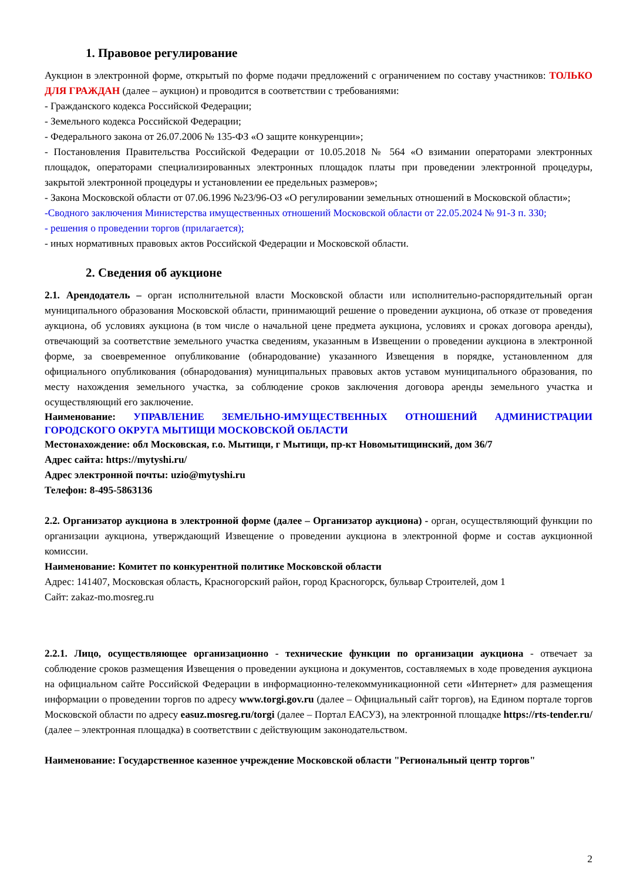1. Правовое регулирование
Аукцион в электронной форме, открытый по форме подачи предложений с ограничением по составу участников: ТОЛЬКО ДЛЯ ГРАЖДАН (далее – аукцион) и проводится в соответствии с требованиями:
- Гражданского кодекса Российской Федерации;
- Земельного кодекса Российской Федерации;
- Федерального закона от 26.07.2006 № 135-ФЗ «О защите конкуренции»;
- Постановления Правительства Российской Федерации от 10.05.2018 № 564 «О взимании операторами электронных площадок, операторами специализированных электронных площадок платы при проведении электронной процедуры, закрытой электронной процедуры и установлении ее предельных размеров»;
- Закона Московской области от 07.06.1996 №23/96-ОЗ «О регулировании земельных отношений в Московской области»;
-Сводного заключения Министерства имущественных отношений Московской области от 22.05.2024 № 91-З п. 330;
- решения о проведении торгов (прилагается);
- иных нормативных правовых актов Российской Федерации и Московской области.
2. Сведения об аукционе
2.1. Арендодатель – орган исполнительной власти Московской области или исполнительно-распорядительный орган муниципального образования Московской области, принимающий решение о проведении аукциона, об отказе от проведения аукциона, об условиях аукциона (в том числе о начальной цене предмета аукциона, условиях и сроках договора аренды), отвечающий за соответствие земельного участка сведениям, указанным в Извещении о проведении аукциона в электронной форме, за своевременное опубликование (обнародование) указанного Извещения в порядке, установленном для официального опубликования (обнародования) муниципальных правовых актов уставом муниципального образования, по месту нахождения земельного участка, за соблюдение сроков заключения договора аренды земельного участка и осуществляющий его заключение.
Наименование: УПРАВЛЕНИЕ ЗЕМЕЛЬНО-ИМУЩЕСТВЕННЫХ ОТНОШЕНИЙ АДМИНИСТРАЦИИ ГОРОДСКОГО ОКРУГА МЫТИЩИ МОСКОВСКОЙ ОБЛАСТИ
Местонахождение: обл Московская, г.о. Мытищи, г Мытищи, пр-кт Новомытищинский, дом 36/7
Адрес сайта: https://mytyshi.ru/
Адрес электронной почты: uzio@mytyshi.ru
Телефон: 8-495-5863136
2.2. Организатор аукциона в электронной форме (далее – Организатор аукциона) - орган, осуществляющий функции по организации аукциона, утверждающий Извещение о проведении аукциона в электронной форме и состав аукционной комиссии.
Наименование: Комитет по конкурентной политике Московской области
Адрес: 141407, Московская область, Красногорский район, город Красногорск, бульвар Строителей, дом 1
Сайт: zakaz-mo.mosreg.ru
2.2.1. Лицо, осуществляющее организационно - технические функции по организации аукциона - отвечает за соблюдение сроков размещения Извещения о проведении аукциона и документов, составляемых в ходе проведения аукциона на официальном сайте Российской Федерации в информационно-телекоммуникационной сети «Интернет» для размещения информации о проведении торгов по адресу www.torgi.gov.ru (далее – Официальный сайт торгов), на Едином портале торгов Московской области по адресу easuz.mosreg.ru/torgi (далее – Портал ЕАСУЗ), на электронной площадке https://rts-tender.ru/ (далее – электронная площадка) в соответствии с действующим законодательством.
Наименование: Государственное казенное учреждение Московской области "Региональный центр торгов"
2